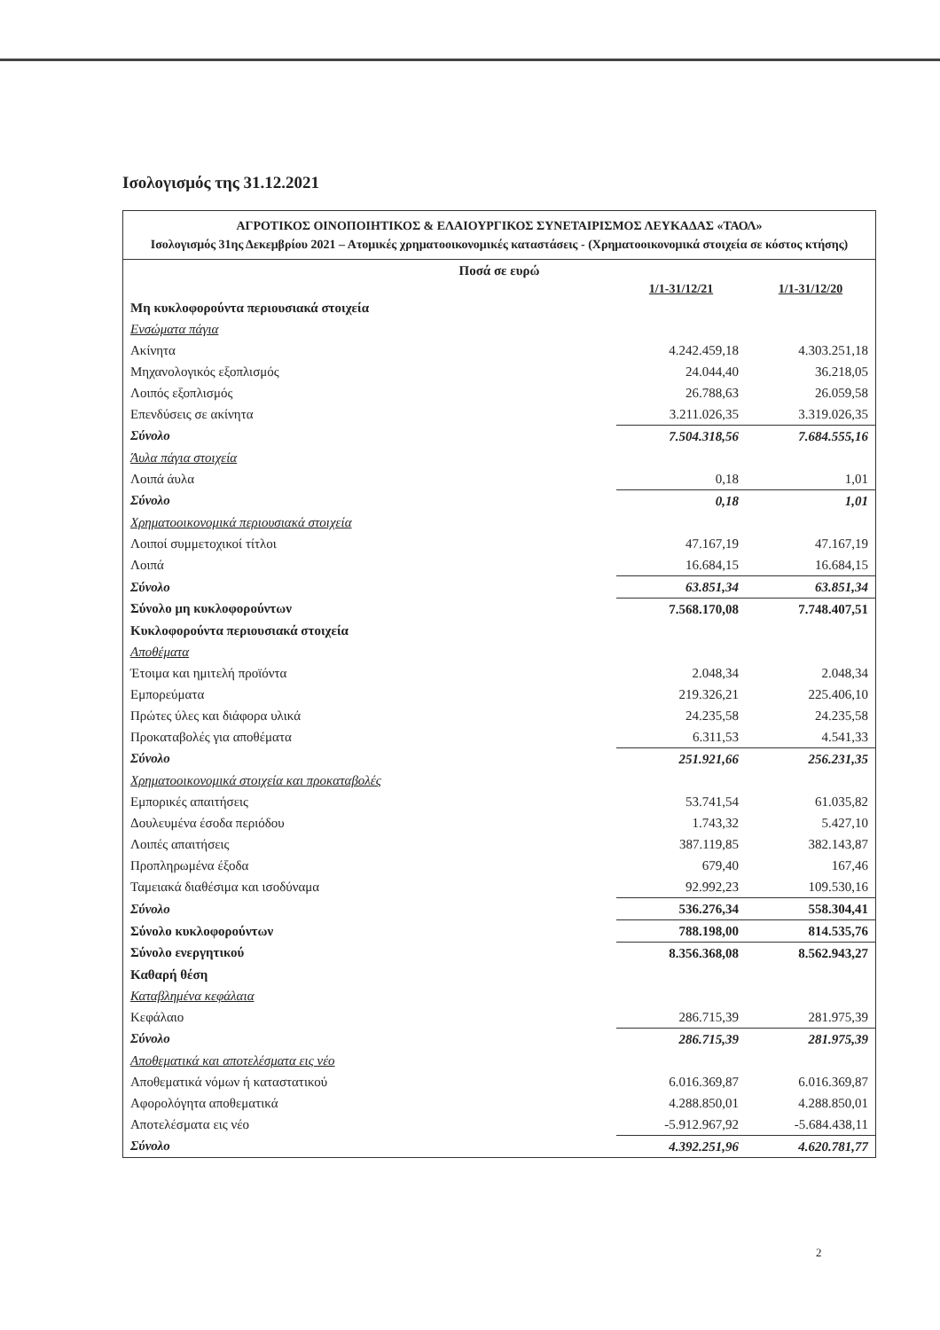Ισολογισμός της 31.12.2021
ΑΓΡΟΤΙΚΟΣ ΟΙΝΟΠΟΙΗΤΙΚΟΣ & ΕΛΑΙΟΥΡΓΙΚΟΣ ΣΥΝΕΤΑΙΡΙΣΜΟΣ ΛΕΥΚΑΔΑΣ «ΤΑΟΛ»
Ισολογισμός 31ης Δεκεμβρίου 2021 – Ατομικές χρηματοοικονομικές καταστάσεις - (Χρηματοοικονομικά στοιχεία σε κόστος κτήσης)
| Ποσά σε ευρώ | | |
| | 1/1-31/12/21 | 1/1-31/12/20 |
| Μη κυκλοφορούντα περιουσιακά στοιχεία | | |
| Ενσώματα πάγια | | |
| Ακίνητα | 4.242.459,18 | 4.303.251,18 |
| Μηχανολογικός εξοπλισμός | 24.044,40 | 36.218,05 |
| Λοιπός εξοπλισμός | 26.788,63 | 26.059,58 |
| Επενδύσεις σε ακίνητα | 3.211.026,35 | 3.319.026,35 |
| Σύνολο | 7.504.318,56 | 7.684.555,16 |
| Άυλα πάγια στοιχεία | | |
| Λοιπά άυλα | 0,18 | 1,01 |
| Σύνολο | 0,18 | 1,01 |
| Χρηματοοικονομικά περιουσιακά στοιχεία | | |
| Λοιποί συμμετοχικοί τίτλοι | 47.167,19 | 47.167,19 |
| Λοιπά | 16.684,15 | 16.684,15 |
| Σύνολο | 63.851,34 | 63.851,34 |
| Σύνολο μη κυκλοφορούντων | 7.568.170,08 | 7.748.407,51 |
| Κυκλοφορούντα περιουσιακά στοιχεία | | |
| Αποθέματα | | |
| Έτοιμα και ημιτελή προϊόντα | 2.048,34 | 2.048,34 |
| Εμπορεύματα | 219.326,21 | 225.406,10 |
| Πρώτες ύλες και διάφορα υλικά | 24.235,58 | 24.235,58 |
| Προκαταβολές για αποθέματα | 6.311,53 | 4.541,33 |
| Σύνολο | 251.921,66 | 256.231,35 |
| Χρηματοοικονομικά στοιχεία και προκαταβολές | | |
| Εμπορικές απαιτήσεις | 53.741,54 | 61.035,82 |
| Δουλευμένα έσοδα περιόδου | 1.743,32 | 5.427,10 |
| Λοιπές απαιτήσεις | 387.119,85 | 382.143,87 |
| Προπληρωμένα έξοδα | 679,40 | 167,46 |
| Ταμειακά διαθέσιμα και ισοδύναμα | 92.992,23 | 109.530,16 |
| Σύνολο | 536.276,34 | 558.304,41 |
| Σύνολο κυκλοφορούντων | 788.198,00 | 814.535,76 |
| Σύνολο ενεργητικού | 8.356.368,08 | 8.562.943,27 |
| Καθαρή θέση | | |
| Καταβλημένα κεφάλαια | | |
| Κεφάλαιο | 286.715,39 | 281.975,39 |
| Σύνολο | 286.715,39 | 281.975,39 |
| Αποθεματικά και αποτελέσματα εις νέο | | |
| Αποθεματικά νόμων ή καταστατικού | 6.016.369,87 | 6.016.369,87 |
| Αφορολόγητα αποθεματικά | 4.288.850,01 | 4.288.850,01 |
| Αποτελέσματα εις νέο | -5.912.967,92 | -5.684.438,11 |
| Σύνολο | 4.392.251,96 | 4.620.781,77 |
2